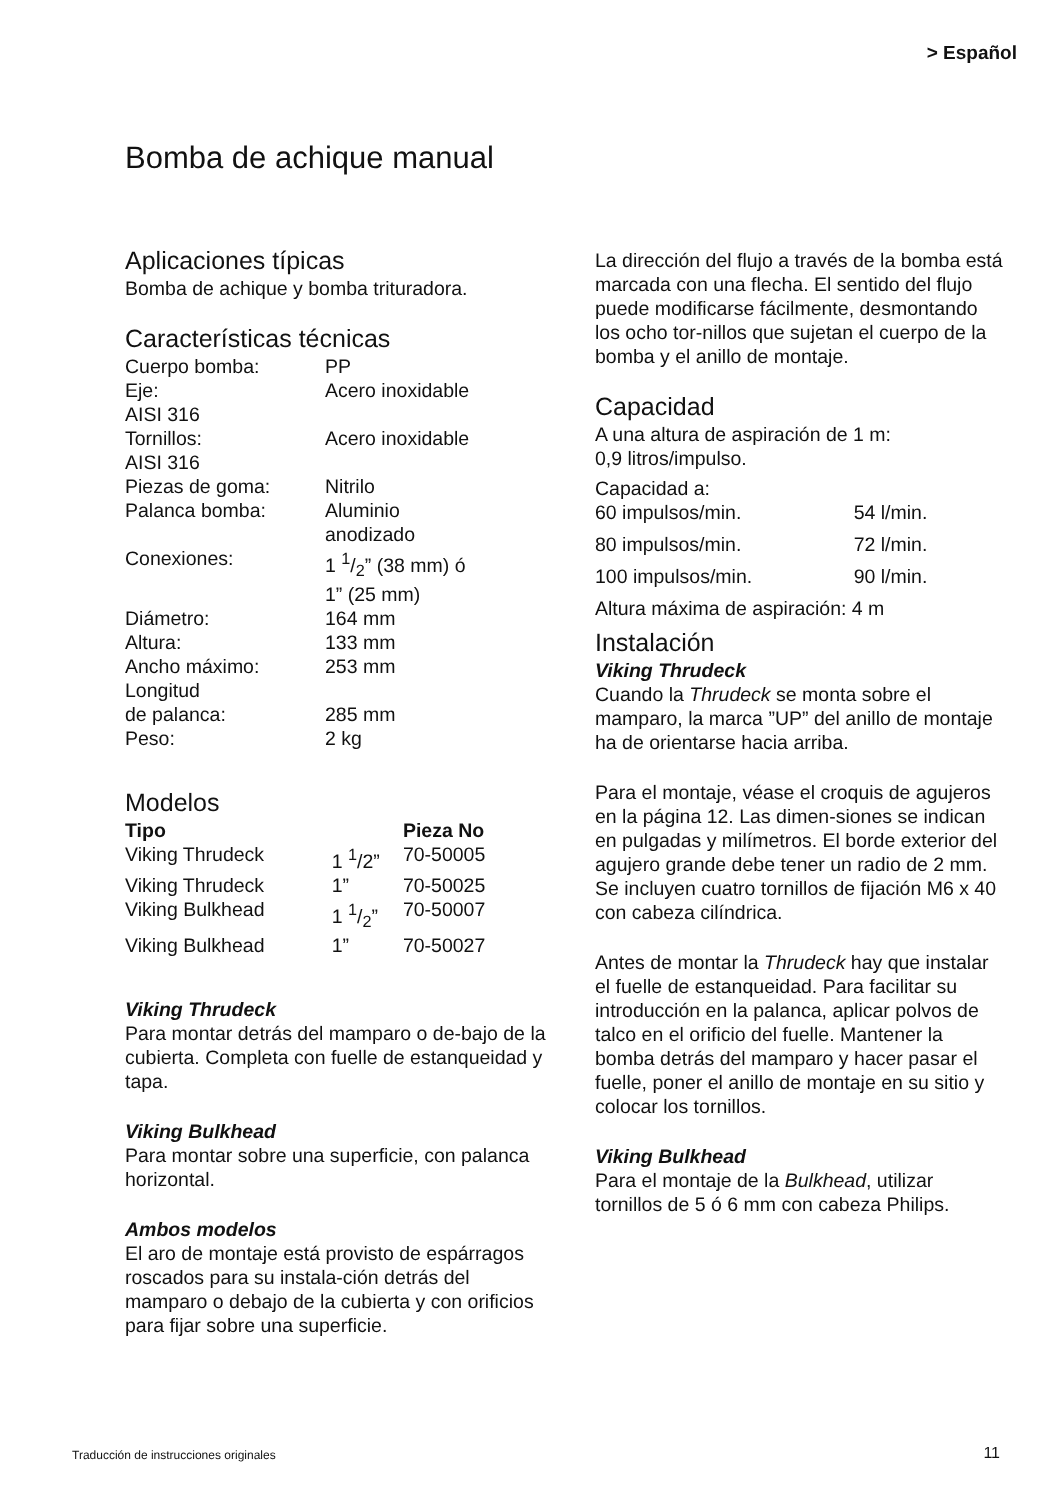> Español
Bomba de achique manual
Aplicaciones típicas
Bomba de achique y bomba trituradora.
Características técnicas
| Cuerpo bomba: | PP |
| Eje: | Acero inoxidable |
| AISI 316 | |
| Tornillos: | Acero inoxidable |
| AISI 316 | |
| Piezas de goma: | Nitrilo |
| Palanca bomba: | Aluminio anodizado |
| Conexiones: | 1 1/2” (38 mm) ó 1” (25 mm) |
| Diámetro: | 164 mm |
| Altura: | 133 mm |
| Ancho máximo: | 253 mm |
| Longitud de palanca: | 285 mm |
| Peso: | 2 kg |
Modelos
| Tipo | | Pieza No |
| --- | --- | --- |
| Viking Thrudeck | 1 <sup>1</sup>/2” | 70-50005 |
| Viking Thrudeck | 1” | 70-50025 |
| Viking Bulkhead | 1 1/2” | 70-50007 |
| Viking Bulkhead | 1” | 70-50027 |
Viking Thrudeck
Para montar detrás del mamparo o de-bajo de la cubierta. Completa con fuelle de estanqueidad y tapa.
Viking Bulkhead
Para montar sobre una superficie, con palanca horizontal.
Ambos modelos
El aro de montaje está provisto de espárragos roscados para su instala-ción detrás del mamparo o debajo de la cubierta y con orificios para fijar sobre una superficie.
La dirección del flujo a través de la bomba está marcada con una flecha. El sentido del flujo puede modificarse fácilmente, desmontando los ocho tor-nillos que sujetan el cuerpo de la bomba y el anillo de montaje.
Capacidad
A una altura de aspiración de 1 m:
0,9 litros/impulso.
| Capacidad a: | |
| 60 impulsos/min. | 54 l/min. |
| 80 impulsos/min. | 72 l/min. |
| 100 impulsos/min. | 90 l/min. |
Altura máxima de aspiración: 4 m
Instalación
Viking Thrudeck
Cuando la Thrudeck se monta sobre el mamparo, la marca ”UP” del anillo de montaje ha de orientarse hacia arriba.
Para el montaje, véase el croquis de agujeros en la página 12. Las dimen-siones se indican en pulgadas y milímetros. El borde exterior del agujero grande debe tener un radio de 2 mm. Se incluyen cuatro tornillos de fijación M6 x 40 con cabeza cilíndrica.
Antes de montar la Thrudeck hay que instalar el fuelle de estanqueidad. Para facilitar su introducción en la palanca, aplicar polvos de talco en el orificio del fuelle. Mantener la bomba detrás del mamparo y hacer pasar el fuelle, poner el anillo de montaje en su sitio y colocar los tornillos.
Viking Bulkhead
Para el montaje de la Bulkhead, utilizar tornillos de 5 ó 6 mm con cabeza Philips.
Traducción de instrucciones originales
11